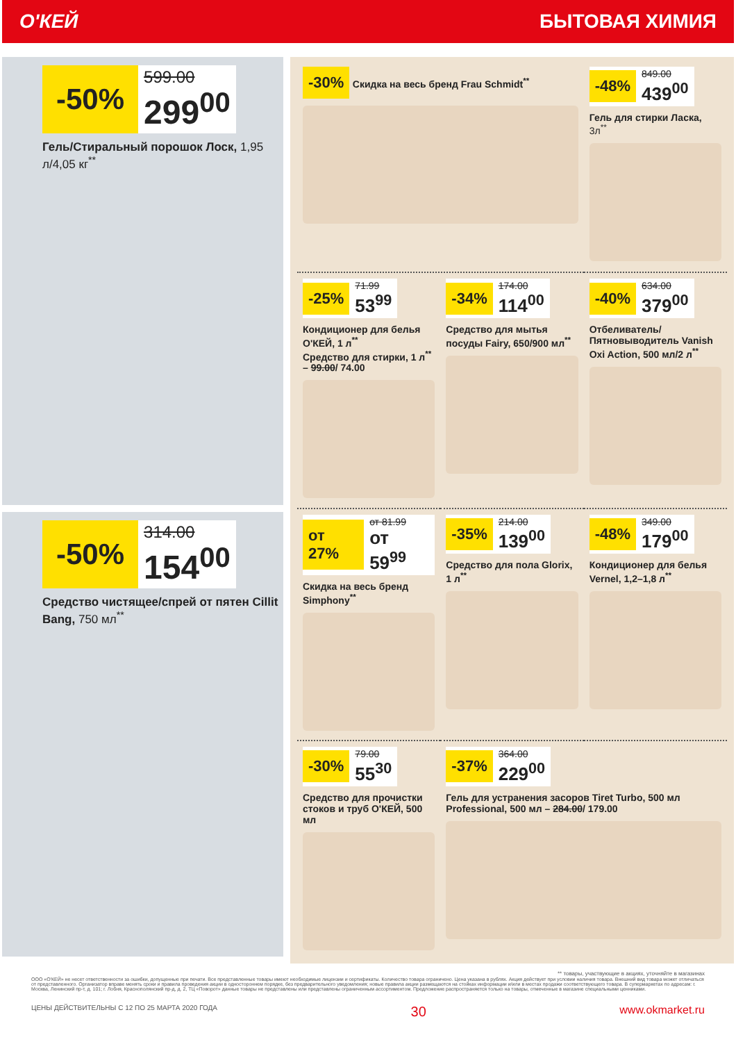О'КЕЙ БЫТОВАЯ ХИМИЯ
-50% 599.00 299<sup>00</sup>
Гель/Стиральный порошок Лоск, 1,95 л/4,05 кг<sup>**</sup>
-50% 314.00 154<sup>00</sup>
Средство чистящее/спрей от пятен Cillit Bang, 750 мл<sup>**</sup>
-30% Скидка на весь бренд Frau Schmidt<sup>**</sup>
-48% 849.00 439<sup>00</sup>
Гель для стирки Ласка, 3л<sup>**</sup>
-25% 71.99 53<sup>99</sup>
Кондиционер для белья О'КЕЙ, 1 л<sup>**</sup>
Средство для стирки, 1 л<sup>**</sup> – 99.00/ 74.00
-34% 174.00 114<sup>00</sup>
Средство для мытья посуды Fairy, 650/900 мл<sup>**</sup>
-40% 634.00 379<sup>00</sup>
Отбеливатель/ Пятновыводитель Vanish Oxi Action, 500 мл/2 л<sup>**</sup>
от 27% от 81.99 от 59<sup>99</sup>
Скидка на весь бренд Simphony<sup>**</sup>
-35% 214.00 139<sup>00</sup>
Средство для пола Glorix, 1 л<sup>**</sup>
-48% 349.00 179<sup>00</sup>
Кондиционер для белья Vernel, 1,2–1,8 л<sup>**</sup>
-30% 79.00 55<sup>30</sup>
Средство для прочистки стоков и труб О'КЕЙ, 500 мл
-37% 364.00 229<sup>00</sup>
Гель для устранения засоров Tiret Turbo, 500 мл
Professional, 500 мл – 284.00/ 179.00
** товары, участвующие в акциях, уточняйте в магазинах
ООО «О'КЕЙ» не несет ответственности за ошибки, допущенные при печати. Все представленные товары имеют необходимые лицензии и сертификаты. Количество товара ограничено. Цена указана в рублях. Акция действует при условии наличия товара. Внешний вид товара может отличаться от представленного. Организатор вправе менять сроки и правила проведения акции в одностороннем порядке, без предварительного уведомления; новые правила акции размещаются на стойках информации и/или в местах продажи соответствующего товара. В супермаркетах по адресам: г. Москва, Ленинский пр-т, д. 101; г. Лобня, Краснополянский пр-д, д. 2, ТЦ «Поворот» данные товары не представлены или представлены ограниченным ассортиментом. Предложение распространяется только на товары, отмеченные в магазине специальными ценниками.
ЦЕНЫ ДЕЙСТВИТЕЛЬНЫ С 12 ПО 25 МАРТА 2020 ГОДА 30 www.okmarket.ru